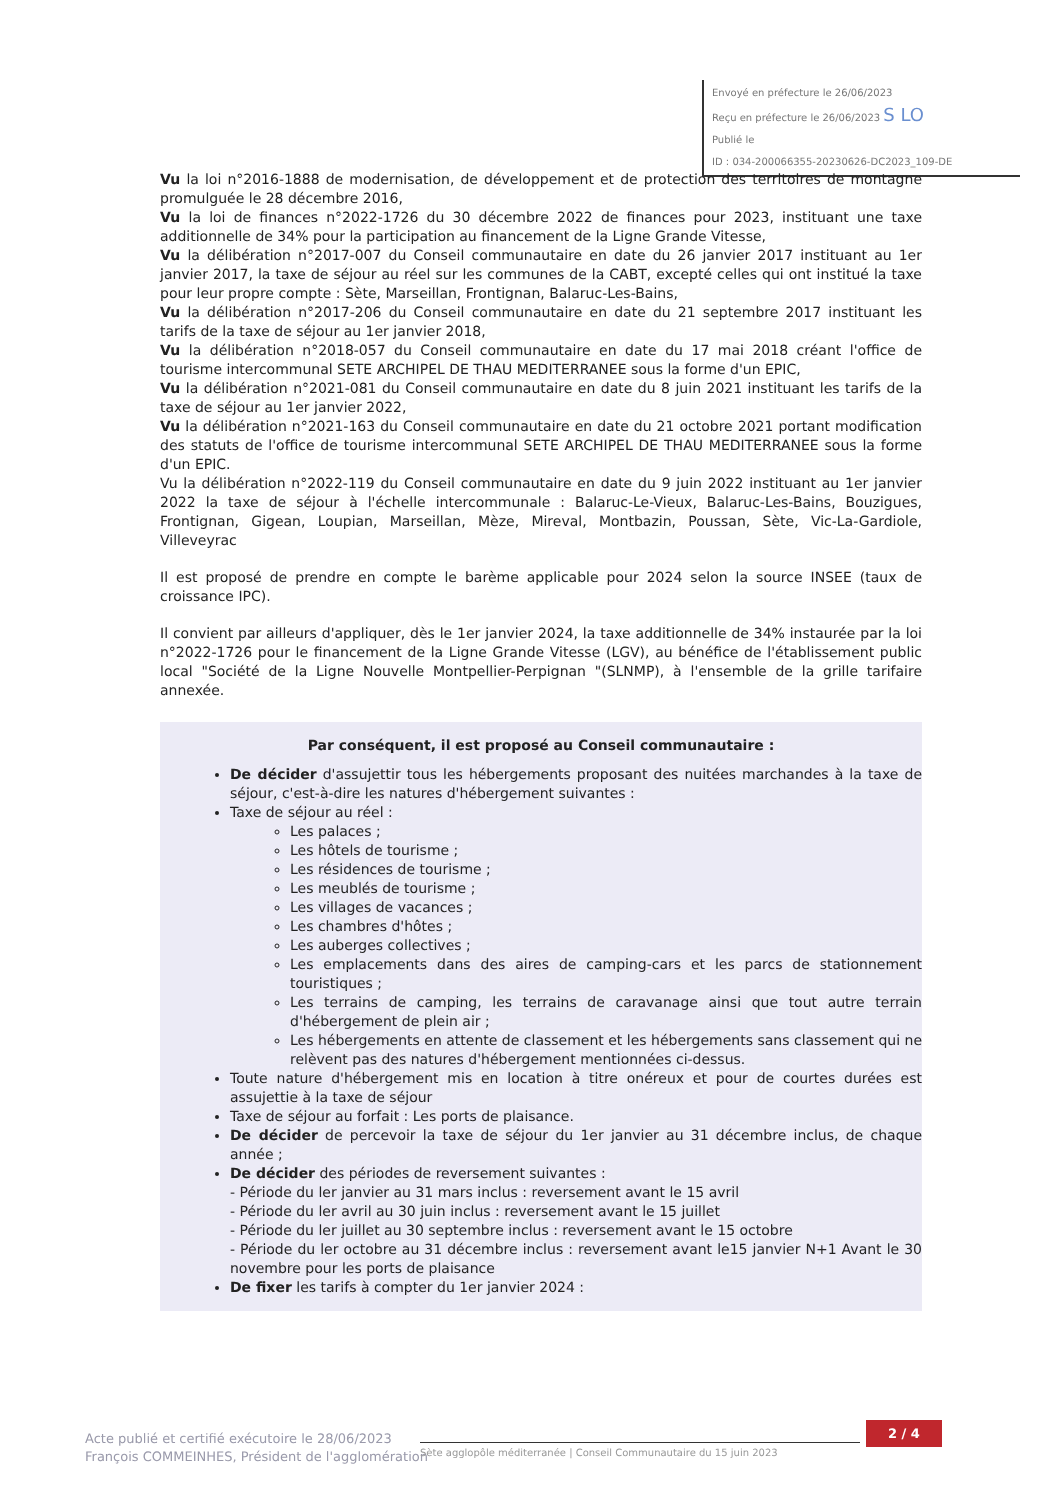Envoyé en préfecture le 26/06/2023
Reçu en préfecture le 26/06/2023 S LO
Publié le
ID : 034-200066355-20230626-DC2023_109-DE
Vu la loi n°2016-1888 de modernisation, de développement et de protection des territoires de montagne promulguée le 28 décembre 2016,
Vu la loi de finances n°2022-1726 du 30 décembre 2022 de finances pour 2023, instituant une taxe additionnelle de 34% pour la participation au financement de la Ligne Grande Vitesse,
Vu la délibération n°2017-007 du Conseil communautaire en date du 26 janvier 2017 instituant au 1er janvier 2017, la taxe de séjour au réel sur les communes de la CABT, excepté celles qui ont institué la taxe pour leur propre compte : Sète, Marseillan, Frontignan, Balaruc-Les-Bains,
Vu la délibération n°2017-206 du Conseil communautaire en date du 21 septembre 2017 instituant les tarifs de la taxe de séjour au 1er janvier 2018,
Vu la délibération n°2018-057 du Conseil communautaire en date du 17 mai 2018 créant l'office de tourisme intercommunal SETE ARCHIPEL DE THAU MEDITERRANEE sous la forme d'un EPIC,
Vu la délibération n°2021-081 du Conseil communautaire en date du 8 juin 2021 instituant les tarifs de la taxe de séjour au 1er janvier 2022,
Vu la délibération n°2021-163 du Conseil communautaire en date du 21 octobre 2021 portant modification des statuts de l'office de tourisme intercommunal SETE ARCHIPEL DE THAU MEDITERRANEE sous la forme d'un EPIC.
Vu la délibération n°2022-119 du Conseil communautaire en date du 9 juin 2022 instituant au 1er janvier 2022 la taxe de séjour à l'échelle intercommunale : Balaruc-Le-Vieux, Balaruc-Les-Bains, Bouzigues, Frontignan, Gigean, Loupian, Marseillan, Mèze, Mireval, Montbazin, Poussan, Sète, Vic-La-Gardiole, Villeveyrac
Il est proposé de prendre en compte le barème applicable pour 2024 selon la source INSEE (taux de croissance IPC).
Il convient par ailleurs d'appliquer, dès le 1er janvier 2024, la taxe additionnelle de 34% instaurée par la loi n°2022-1726 pour le financement de la Ligne Grande Vitesse (LGV), au bénéfice de l'établissement public local "Société de la Ligne Nouvelle Montpellier-Perpignan "(SLNMP), à l'ensemble de la grille tarifaire annexée.
Par conséquent, il est proposé au Conseil communautaire :
De décider d'assujettir tous les hébergements proposant des nuitées marchandes à la taxe de séjour, c'est-à-dire les natures d'hébergement suivantes :
Taxe de séjour au réel :
Les palaces ;
Les hôtels de tourisme ;
Les résidences de tourisme ;
Les meublés de tourisme ;
Les villages de vacances ;
Les chambres d'hôtes ;
Les auberges collectives ;
Les emplacements dans des aires de camping-cars et les parcs de stationnement touristiques ;
Les terrains de camping, les terrains de caravanage ainsi que tout autre terrain d'hébergement de plein air ;
Les hébergements en attente de classement et les hébergements sans classement qui ne relèvent pas des natures d'hébergement mentionnées ci-dessus.
Toute nature d'hébergement mis en location à titre onéreux et pour de courtes durées est assujettie à la taxe de séjour
Taxe de séjour au forfait : Les ports de plaisance.
De décider de percevoir la taxe de séjour du 1er janvier au 31 décembre inclus, de chaque année ;
De décider des périodes de reversement suivantes :
- Période du ler janvier au 31 mars inclus : reversement avant le 15 avril
- Période du ler avril au 30 juin inclus : reversement avant le 15 juillet
- Période du ler juillet au 30 septembre inclus : reversement avant le 15 octobre
- Période du ler octobre au 31 décembre inclus : reversement avant le15 janvier N+1 Avant le 30 novembre pour les ports de plaisance
De fixer les tarifs à compter du 1er janvier 2024 :
Acte publié et certifié exécutoire le 28/06/2023
François COMMEINHES, Président de l'agglomération
Sète agglopôle méditerranée | Conseil Communautaire du 15 juin 2023
2 / 4